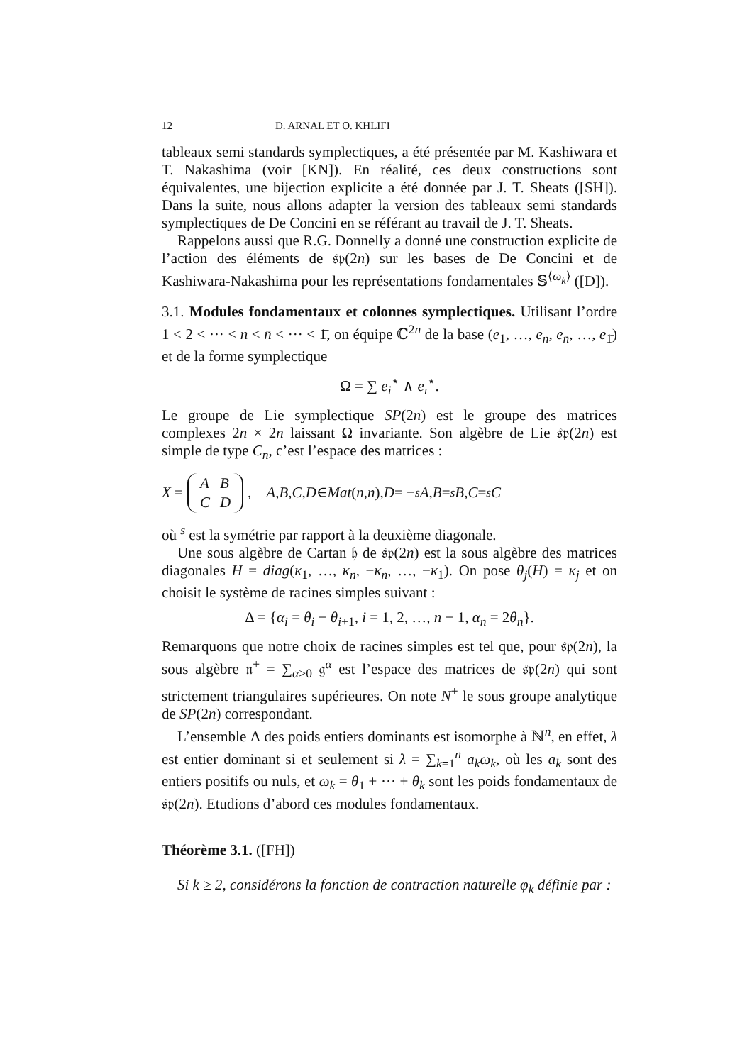12 D. ARNAL ET O. KHLIFI
tableaux semi standards symplectiques, a été présentée par M. Kashiwara et T. Nakashima (voir [KN]). En réalité, ces deux constructions sont équivalentes, une bijection explicite a été donnée par J. T. Sheats ([SH]). Dans la suite, nous allons adapter la version des tableaux semi standards symplectiques de De Concini en se référant au travail de J. T. Sheats.
Rappelons aussi que R.G. Donnelly a donné une construction explicite de l’action des éléments de 𝔰𝔭(2n) sur les bases de De Concini et de Kashiwara-Nakashima pour les représentations fondamentales 𝕊<sup>⟨ω<sub>k</sub>⟩</sup> ([D]).
3.1. Modules fondamentaux et colonnes symplectiques. Utilisant l’ordre 1 < 2 < ··· < n < n̄ < ··· < 1̄, on équipe ℂ<sup>2n</sup> de la base (e<sub>1</sub>, …, e<sub>n</sub>, e<sub>n̄</sub>, …, e<sub>1̄</sub>) et de la forme symplectique
Ω = ∑ e<sub>i</sub><sup>⋆</sup> ∧ e<sub>ī</sub><sup>⋆</sup>.
Le groupe de Lie symplectique SP(2n) est le groupe des matrices complexes 2n × 2n laissant Ω invariante. Son algèbre de Lie 𝔰𝔭(2n) est simple de type C<sub>n</sub>, c’est l’espace des matrices :
X =
| A | B |
| C | D |
, A, B, C, D ∈ Mat (n, n), D = −<sup>s</sup> A, B =<sup>s</sup> B, C =<sup>s</sup> C
où <sup>s</sup> est la symétrie par rapport à la deuxième diagonale.
Une sous algèbre de Cartan 𝔥 de 𝔰𝔭(2n) est la sous algèbre des matrices diagonales H = diag(κ<sub>1</sub>, …, κ<sub>n</sub>, −κ<sub>n</sub>, …, −κ<sub>1</sub>). On pose θ<sub>j</sub>(H) = κ<sub>j</sub> et on choisit le système de racines simples suivant :
Δ = {α<sub>i</sub> = θ<sub>i</sub> − θ<sub>i+1</sub>, i = 1, 2, …, n − 1, α<sub>n</sub> = 2θ<sub>n</sub>}.
Remarquons que notre choix de racines simples est tel que, pour 𝔰𝔭(2n), la sous algèbre 𝔫<sup>+</sup> = ∑<sub>α>0</sub> 𝔤<sup>α</sup> est l’espace des matrices de 𝔰𝔭(2n) qui sont strictement triangulaires supérieures. On note N<sup>+</sup> le sous groupe analytique de SP(2n) correspondant.
L’ensemble Λ des poids entiers dominants est isomorphe à ℕ<sup>n</sup>, en effet, λ est entier dominant si et seulement si λ = ∑<sub>k=1</sub><sup>n</sup> a<sub>k</sub>ω<sub>k</sub>, où les a<sub>k</sub> sont des entiers positifs ou nuls, et ω<sub>k</sub> = θ<sub>1</sub> + ··· + θ<sub>k</sub> sont les poids fondamentaux de 𝔰𝔭(2n). Etudions d’abord ces modules fondamentaux.
Théorème 3.1. ([FH])
Si k ≥ 2, considérons la fonction de contraction naturelle φ<sub>k</sub> définie par :